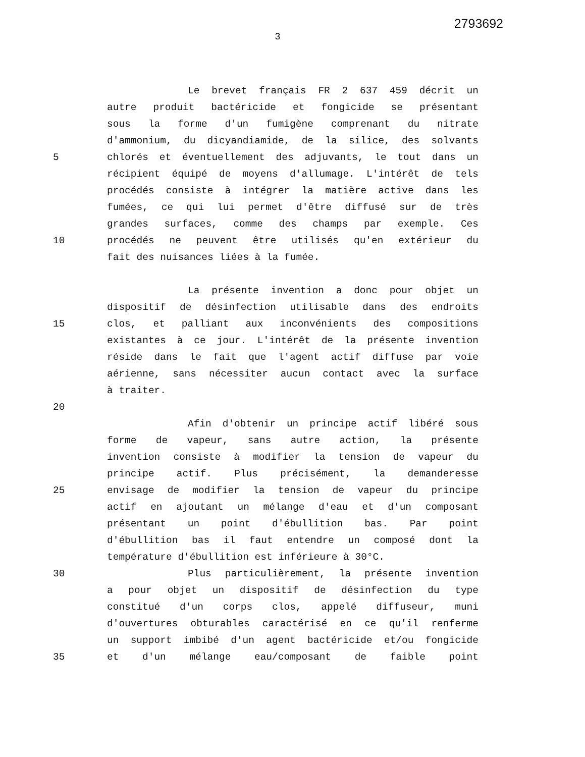2793692
3
Le brevet français FR 2 637 459 décrit un
autre produit bactéricide et fongicide se présentant
sous la forme d'un fumigène comprenant du nitrate
d'ammonium, du dicyandiamide, de la silice, des solvants
5 chlorés et éventuellement des adjuvants, le tout dans un
récipient équipé de moyens d'allumage. L'intérêt de tels
procédés consiste à intégrer la matière active dans les
fumées, ce qui lui permet d'être diffusé sur de très
grandes surfaces, comme des champs par exemple. Ces
10 procédés ne peuvent être utilisés qu'en extérieur du
fait des nuisances liées à la fumée.
La présente invention a donc pour objet un
dispositif de désinfection utilisable dans des endroits
15 clos, et palliant aux inconvénients des compositions
existantes à ce jour. L'intérêt de la présente invention
réside dans le fait que l'agent actif diffuse par voie
aérienne, sans nécessiter aucun contact avec la surface
à traiter.
20
Afin d'obtenir un principe actif libéré sous
forme de vapeur, sans autre action, la présente
invention consiste à modifier la tension de vapeur du
principe actif. Plus précisément, la demanderesse
25 envisage de modifier la tension de vapeur du principe
actif en ajoutant un mélange d'eau et d'un composant
présentant un point d'ébullition bas. Par point
d'ébullition bas il faut entendre un composé dont la
température d'ébullition est inférieure à 30°C.
30 Plus particulièrement, la présente invention
a pour objet un dispositif de désinfection du type
constitué d'un corps clos, appelé diffuseur, muni
d'ouvertures obturables caractérisé en ce qu'il renferme
un support imbibé d'un agent bactéricide et/ou fongicide
35 et d'un mélange eau/composant de faible point